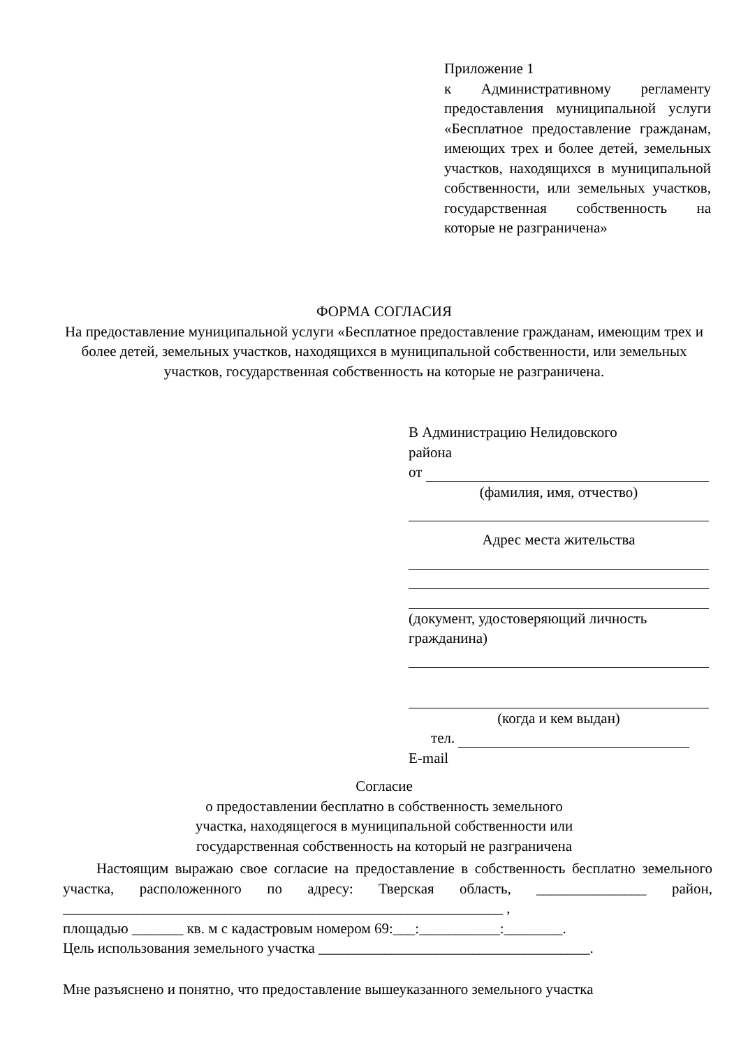Приложение 1
к Административному регламенту предоставления муниципальной услуги «Бесплатное предоставление гражданам, имеющих трех и более детей, земельных участков, находящихся в муниципальной собственности, или земельных участков, государственная собственность на которые не разграничена»
ФОРМА СОГЛАСИЯ
На предоставление муниципальной услуги «Бесплатное предоставление гражданам, имеющим трех и более детей, земельных участков, находящихся в муниципальной собственности, или земельных участков, государственная собственность на которые не разграничена.
В Администрацию Нелидовского
района
от
(фамилия, имя, отчество)
Адрес места жительства
(документ, удостоверяющий личность гражданина)
(когда и кем выдан)
тел.
E-mail
Согласие
о предоставлении бесплатно в собственность земельного
участка, находящегося в муниципальной собственности или
государственная собственность на который не разграничена
Настоящим выражаю свое согласие на предоставление в собственность бесплатно земельного участка, расположенного по адресу: Тверская область, _______________ район, ____________________________________________________________ ,
площадью _______ кв. м с кадастровым номером 69:___:___________:________.
Цель использования земельного участка _____________________________________.
Мне разъяснено и понятно, что предоставление вышеуказанного земельного участка